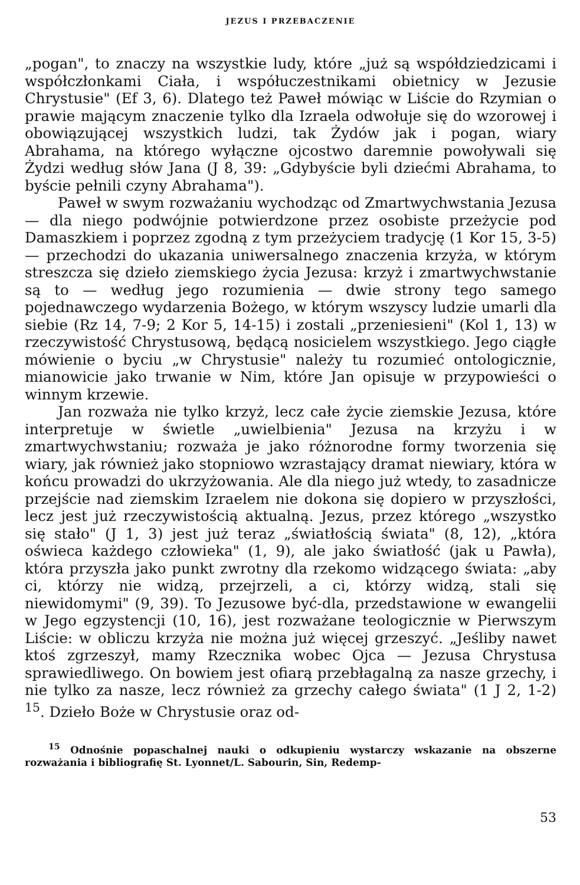JEZUS I PRZEBACZENIE
„pogan", to znaczy na wszystkie ludy, które „już są współdziedzicami i współczłonkami Ciała, i współuczestnikami obietnicy w Jezusie Chrystusie" (Ef 3, 6). Dlatego też Paweł mówiąc w Liście do Rzymian o prawie mającym znaczenie tylko dla Izraela odwołuje się do wzorowej i obowiązującej wszystkich ludzi, tak Żydów jak i pogan, wiary Abrahama, na którego wyłączne ojcostwo daremnie powoływali się Żydzi według słów Jana (J 8, 39: „Gdybyście byli dziećmi Abrahama, to byście pełnili czyny Abrahama").
Paweł w swym rozważaniu wychodząc od Zmartwychwstania Jezusa — dla niego podwójnie potwierdzone przez osobiste przeżycie pod Damaszkiem i poprzez zgodną z tym przeżyciem tradycję (1 Kor 15, 3-5) — przechodzi do ukazania uniwersalnego znaczenia krzyża, w którym streszcza się dzieło ziemskiego życia Jezusa: krzyż i zmartwychwstanie są to — według jego rozumienia — dwie strony tego samego pojednawczego wydarzenia Bożego, w którym wszyscy ludzie umarli dla siebie (Rz 14, 7-9; 2 Kor 5, 14-15) i zostali „przeniesieni" (Kol 1, 13) w rzeczywistość Chrystusową, będącą nosicielem wszystkiego. Jego ciągłe mówienie o byciu „w Chrystusie" należy tu rozumieć ontologicznie, mianowicie jako trwanie w Nim, które Jan opisuje w przypowieści o winnym krzewie.
Jan rozważa nie tylko krzyż, lecz całe życie ziemskie Jezusa, które interpretuje w świetle „uwielbienia" Jezusa na krzyżu i w zmartwychwstaniu; rozważa je jako różnorodne formy tworzenia się wiary, jak również jako stopniowo wzrastający dramat niewiary, która w końcu prowadzi do ukrzyżowania. Ale dla niego już wtedy, to zasadnicze przejście nad ziemskim Izraelem nie dokona się dopiero w przyszłości, lecz jest już rzeczywistością aktualną. Jezus, przez którego „wszystko się stało" (J 1, 3) jest już teraz „światłością świata" (8, 12), „która oświeca każdego człowieka" (1, 9), ale jako światłość (jak u Pawła), która przyszła jako punkt zwrotny dla rzekomo widzącego świata: „aby ci, którzy nie widzą, przejrzeli, a ci, którzy widzą, stali się niewidomymi" (9, 39). To Jezusowe być-dla, przedstawione w ewangelii w Jego egzystencji (10, 16), jest rozważane teologicznie w Pierwszym Liście: w obliczu krzyża nie można już więcej grzeszyć. „Jeśliby nawet ktoś zgrzeszył, mamy Rzecznika wobec Ojca — Jezusa Chrystusa sprawiedliwego. On bowiem jest ofiarą przebłagalną za nasze grzechy, i nie tylko za nasze, lecz również za grzechy całego świata" (1 J 2, 1-2) <sup>15</sup>. Dzieło Boże w Chrystusie oraz od-
<sup>15</sup> Odnośnie popaschalnej nauki o odkupieniu wystarczy wskazanie na obszerne rozważania i bibliografię St. Lyonnet/L. Sabourin, Sin, Redemp-
53